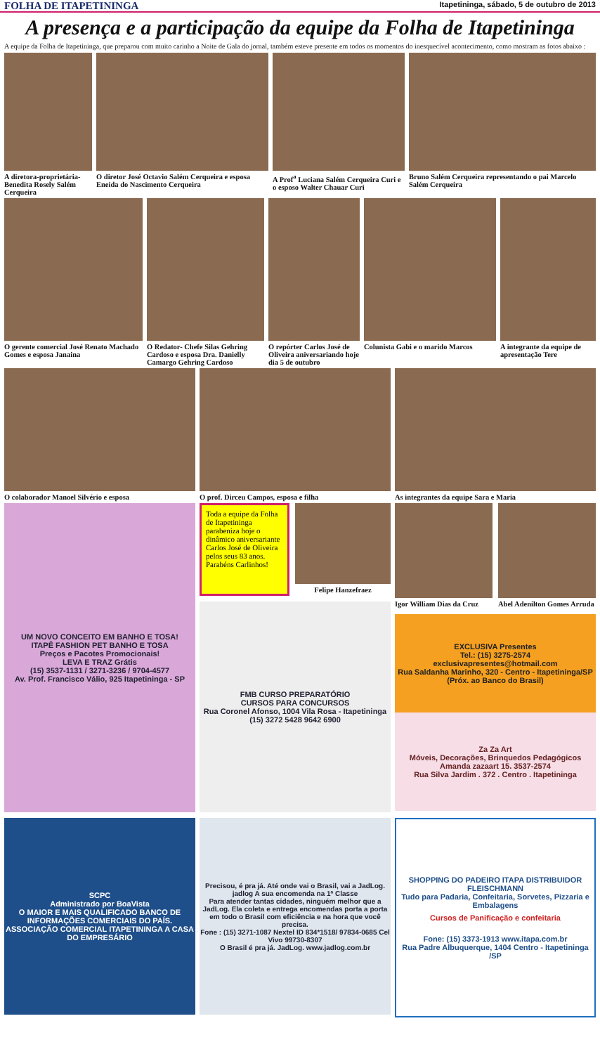FOLHA DE ITAPETININGA Itapetininga, sábado, 5 de outubro de 2013
A presença e a participação da equipe da Folha de Itapetininga
A equipe da Folha de Itapetininga, que preparou com muito carinho a Noite de Gala do jornal, também esteve presente em todos os momentos do inesquecível acontecimento, como mostram as fotos abaixo :
A diretora-proprietária- Benedita Rosely Salém Cerqueira
O diretor José Octavio Salém Cerqueira e esposa Eneida do Nascimento Cerqueira
A Prof<sup>a</sup> Luciana Salém Cerqueira Curi e o esposo Walter Chauar Curi
Bruno Salém Cerqueira representando o pai Marcelo Salém Cerqueira
O gerente comercial José Renato Machado Gomes e esposa Janaina
O Redator- Chefe Silas Gehring Cardoso e esposa Dra. Danielly Camargo Gehring Cardoso
O repórter Carlos José de Oliveira aniversariando hoje dia 5 de outubro
Colunista Gabi e o marido Marcos
A integrante da equipe de apresentação Tere
O colaborador Manoel Silvério e esposa O prof. Dirceu Campos, esposa e filha As integrantes da equipe Sara e Maria
UM NOVO CONCEITO EM BANHO E TOSA!
ITAPÊ FASHION PET BANHO E TOSA
Preços e Pacotes Promocionais!
LEVA E TRAZ Grátis
(15) 3537-1131 / 3271-3236 / 9704-4577
Av. Prof. Francisco Válio, 925 Itapetininga - SP
Toda a equipe da Folha de Itapetininga parabeniza hoje o dinâmico aniversariante Carlos José de Oliveira pelos seus 83 anos. Parabéns Carlinhos!
Felipe Hanzefraez
FMB CURSO PREPARATÓRIO
CURSOS PARA CONCURSOS
Rua Coronel Afonso, 1004 Vila Rosa - Itapetininga (15) 3272 5428 9642 6900
Igor William Dias da Cruz Abel Adenilton Gomes Arruda
EXCLUSIVA Presentes
Tel.: (15) 3275-2574
exclusivapresentes@hotmail.com
Rua Saldanha Marinho, 320 - Centro - Itapetininga/SP (Próx. ao Banco do Brasil)
Za Za Art
Móveis, Decorações, Brinquedos Pedagógicos
Amanda zazaart 15. 3537-2574
Rua Silva Jardim . 372 . Centro . Itapetininga
SCPC
Administrado por BoaVista
O MAIOR E MAIS QUALIFICADO BANCO DE INFORMAÇÕES COMERCIAIS DO PAÍS.
ASSOCIAÇÃO COMERCIAL ITAPETININGA A CASA DO EMPRESÁRIO
Precisou, é pra já. Até onde vai o Brasil, vai a JadLog.
jadlog A sua encomenda na 1ª Classe
Para atender tantas cidades, ninguém melhor que a JadLog. Ela coleta e entrega encomendas porta a porta em todo o Brasil com eficiência e na hora que você precisa.
Fone : (15) 3271-1087 Nextel ID 834*1518/ 97834-0685 Cel Vivo 99730-8307
O Brasil é pra já. JadLog. www.jadlog.com.br
SHOPPING DO PADEIRO ITAPA DISTRIBUIDOR FLEISCHMANN
Tudo para Padaria, Confeitaria, Sorvetes, Pizzaria e Embalagens
Cursos de Panificação e confeitaria
Fone: (15) 3373-1913 www.itapa.com.br
Rua Padre Albuquerque, 1404 Centro - Itapetininga /SP